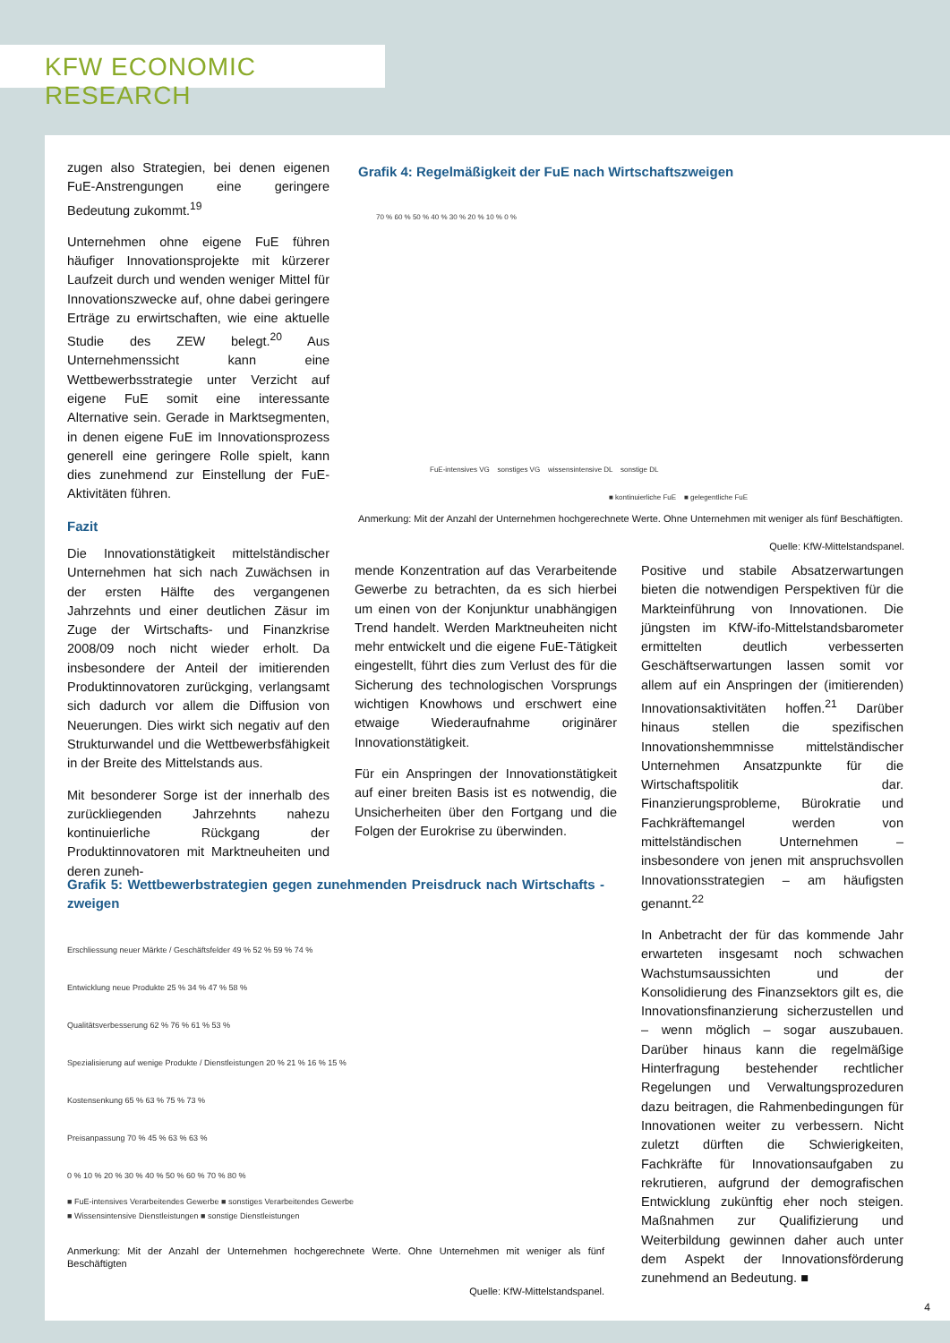KFW ECONOMIC RESEARCH
zugen also Strategien, bei denen eigenen FuE-Anstrengungen eine geringere Bedeutung zukommt.<sup>19</sup>
Unternehmen ohne eigene FuE führen häufiger Innovationsprojekte mit kürzerer Laufzeit durch und wenden weniger Mittel für Innovationszwecke auf, ohne dabei geringere Erträge zu erwirtschaften, wie eine aktuelle Studie des ZEW belegt.<sup>20</sup> Aus Unternehmenssicht kann eine Wettbewerbsstrategie unter Verzicht auf eigene FuE somit eine interessante Alternative sein. Gerade in Marktsegmenten, in denen eigene FuE im Innovationsprozess generell eine geringere Rolle spielt, kann dies zunehmend zur Einstellung der FuE-Aktivitäten führen.
Fazit
Die Innovationstätigkeit mittelständischer Unternehmen hat sich nach Zuwächsen in der ersten Hälfte des vergangenen Jahrzehnts und einer deutlichen Zäsur im Zuge der Wirtschafts- und Finanzkrise 2008/09 noch nicht wieder erholt. Da insbesondere der Anteil der imitierenden Produktinnovatoren zurückging, verlangsamt sich dadurch vor allem die Diffusion von Neuerungen. Dies wirkt sich negativ auf den Strukturwandel und die Wettbewerbsfähigkeit in der Breite des Mittelstands aus.
Mit besonderer Sorge ist der innerhalb des zurückliegenden Jahrzehnts nahezu kontinuierliche Rückgang der Produktinnovatoren mit Marktneuheiten und deren zuneh-
Grafik 4: Regelmäßigkeit der FuE nach Wirtschaftszweigen
70 % 60 % 50 % 40 % 30 % 20 % 10 % 0 %
FuE-intensives VG sonstiges VG wissensintensive DL sonstige DL
■ kontinuierliche FuE ■ gelegentliche FuE
Anmerkung: Mit der Anzahl der Unternehmen hochgerechnete Werte. Ohne Unternehmen mit weniger als fünf Beschäftigten.
Quelle: KfW-Mittelstandspanel.
mende Konzentration auf das Verarbeitende Gewerbe zu betrachten, da es sich hierbei um einen von der Konjunktur unabhängigen Trend handelt. Werden Marktneuheiten nicht mehr entwickelt und die eigene FuE-Tätigkeit eingestellt, führt dies zum Verlust des für die Sicherung des technologischen Vorsprungs wichtigen Knowhows und erschwert eine etwaige Wiederaufnahme originärer Innovationstätigkeit.
Für ein Anspringen der Innovationstätigkeit auf einer breiten Basis ist es notwendig, die Unsicherheiten über den Fortgang und die Folgen der Eurokrise zu überwinden.
Grafik 5: Wettbewerbstrategien gegen zunehmenden Preisdruck nach Wirtschafts -zweigen
Erschliessung neuer Märkte / Geschäftsfelder 49 % 52 % 59 % 74 %
Entwicklung neue Produkte 25 % 34 % 47 % 58 %
Qualitätsverbesserung 62 % 76 % 61 % 53 %
Spezialisierung auf wenige Produkte / Dienstleistungen 20 % 21 % 16 % 15 %
Kostensenkung 65 % 63 % 75 % 73 %
Preisanpassung 70 % 45 % 63 % 63 %
0 % 10 % 20 % 30 % 40 % 50 % 60 % 70 % 80 %
■ FuE-intensives Verarbeitendes Gewerbe ■ sonstiges Verarbeitendes Gewerbe
■ Wissensintensive Dienstleistungen ■ sonstige Dienstleistungen
Anmerkung: Mit der Anzahl der Unternehmen hochgerechnete Werte. Ohne Unternehmen mit weniger als fünf Beschäftigten
Quelle: KfW-Mittelstandspanel.
Positive und stabile Absatzerwartungen bieten die notwendigen Perspektiven für die Markteinführung von Innovationen. Die jüngsten im KfW-ifo-Mittelstandsbarometer ermittelten deutlich verbesserten Geschäftserwartungen lassen somit vor allem auf ein Anspringen der (imitierenden) Innovationsaktivitäten hoffen.<sup>21</sup> Darüber hinaus stellen die spezifischen Innovationshemmnisse mittelständischer Unternehmen Ansatzpunkte für die Wirtschaftspolitik dar. Finanzierungsprobleme, Bürokratie und Fachkräftemangel werden von mittelständischen Unternehmen – insbesondere von jenen mit anspruchsvollen Innovationsstrategien – am häufigsten genannt.<sup>22</sup>
In Anbetracht der für das kommende Jahr erwarteten insgesamt noch schwachen Wachstumsaussichten und der Konsolidierung des Finanzsektors gilt es, die Innovationsfinanzierung sicherzustellen und – wenn möglich – sogar auszubauen. Darüber hinaus kann die regelmäßige Hinterfragung bestehender rechtlicher Regelungen und Verwaltungsprozeduren dazu beitragen, die Rahmenbedingungen für Innovationen weiter zu verbessern. Nicht zuletzt dürften die Schwierigkeiten, Fachkräfte für Innovationsaufgaben zu rekrutieren, aufgrund der demografischen Entwicklung zukünftig eher noch steigen. Maßnahmen zur Qualifizierung und Weiterbildung gewinnen daher auch unter dem Aspekt der Innovationsförderung zunehmend an Bedeutung. ■
4